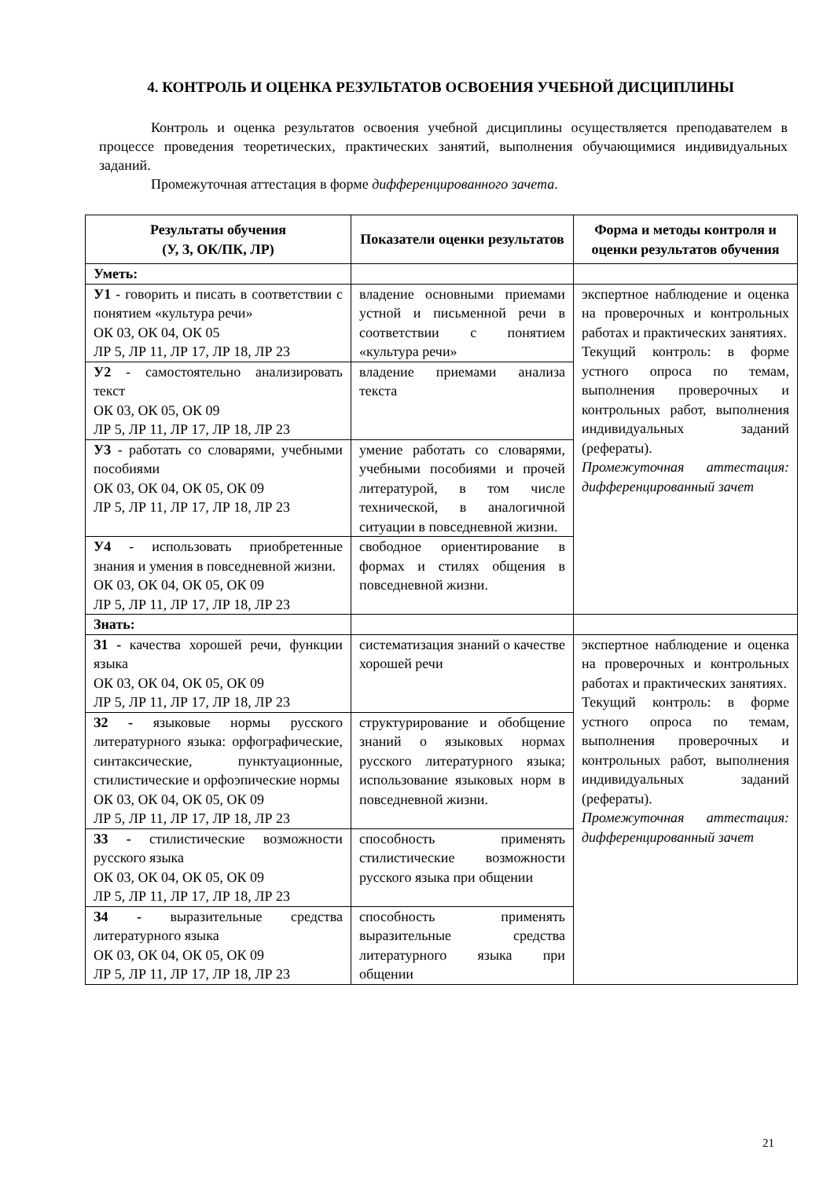4. КОНТРОЛЬ И ОЦЕНКА РЕЗУЛЬТАТОВ ОСВОЕНИЯ УЧЕБНОЙ ДИСЦИПЛИНЫ
Контроль и оценка результатов освоения учебной дисциплины осуществляется преподавателем в процессе проведения теоретических, практических занятий, выполнения обучающимися индивидуальных заданий.
Промежуточная аттестация в форме дифференцированного зачета.
| Результаты обучения (У, З, ОК/ПК, ЛР) | Показатели оценки результатов | Форма и методы контроля и оценки результатов обучения |
| --- | --- | --- |
| Уметь: | | |
| У1 - говорить и писать в соответствии с понятием «культура речи» ОК 03, ОК 04, ОК 05 ЛР 5, ЛР 11, ЛР 17, ЛР 18, ЛР 23 | владение основными приемами устной и письменной речи в соответствии с понятием «культура речи» | экспертное наблюдение и оценка на проверочных и контрольных работах и практических занятиях. Текущий контроль: в форме устного опроса по темам, выполнения проверочных и контрольных работ, выполнения индивидуальных заданий (рефераты). Промежуточная аттестация: дифференцированный зачет |
| У2 - самостоятельно анализировать текст ОК 03, ОК 05, ОК 09 ЛР 5, ЛР 11, ЛР 17, ЛР 18, ЛР 23 | владение приемами анализа текста | |
| У3 - работать со словарями, учебными пособиями ОК 03, ОК 04, ОК 05, ОК 09 ЛР 5, ЛР 11, ЛР 17, ЛР 18, ЛР 23 | умение работать со словарями, учебными пособиями и прочей литературой, в том числе технической, в аналогичной ситуации в повседневной жизни. | |
| У4 - использовать приобретенные знания и умения в повседневной жизни. ОК 03, ОК 04, ОК 05, ОК 09 ЛР 5, ЛР 11, ЛР 17, ЛР 18, ЛР 23 | свободное ориентирование в формах и стилях общения в повседневной жизни. | |
| Знать: | | |
| З1 - качества хорошей речи, функции языка ОК 03, ОК 04, ОК 05, ОК 09 ЛР 5, ЛР 11, ЛР 17, ЛР 18, ЛР 23 | систематизация знаний о качестве хорошей речи | экспертное наблюдение и оценка на проверочных и контрольных работах и практических занятиях. Текущий контроль: в форме устного опроса по темам, выполнения проверочных и контрольных работ, выполнения индивидуальных заданий (рефераты). Промежуточная аттестация: дифференцированный зачет |
| З2 - языковые нормы русского литературного языка: орфографические, синтаксические, пунктуационные, стилистические и орфоэпические нормы ОК 03, ОК 04, ОК 05, ОК 09 ЛР 5, ЛР 11, ЛР 17, ЛР 18, ЛР 23 | структурирование и обобщение знаний о языковых нормах русского литературного языка; использование языковых норм в повседневной жизни. | |
| З3 - стилистические возможности русского языка ОК 03, ОК 04, ОК 05, ОК 09 ЛР 5, ЛР 11, ЛР 17, ЛР 18, ЛР 23 | способность применять стилистические возможности русского языка при общении | |
| З4 - выразительные средства литературного языка ОК 03, ОК 04, ОК 05, ОК 09 ЛР 5, ЛР 11, ЛР 17, ЛР 18, ЛР 23 | способность применять выразительные средства литературного языка при общении | |
21